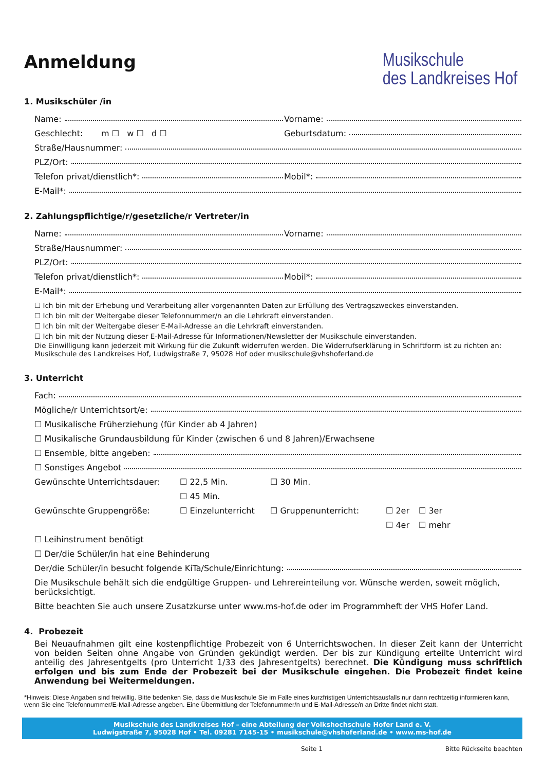Anmeldung
Musikschule
des Landkreises Hof
1. Musikschüler /in
Name:
Vorname:
Geschlecht: m ☐ w ☐ d ☐
Geburtsdatum:
Straße/Hausnummer:
PLZ/Ort:
Telefon privat/dienstlich*:
Mobil*:
E-Mail*:
2. Zahlungspflichtige/r/gesetzliche/r Vertreter/in
Name:
Vorname:
Straße/Hausnummer:
PLZ/Ort:
Telefon privat/dienstlich*:
Mobil*:
E-Mail*:
☐ Ich bin mit der Erhebung und Verarbeitung aller vorgenannten Daten zur Erfüllung des Vertragszweckes einverstanden.
☐ Ich bin mit der Weitergabe dieser Telefonnummer/n an die Lehrkraft einverstanden.
☐ Ich bin mit der Weitergabe dieser E-Mail-Adresse an die Lehrkraft einverstanden.
☐ Ich bin mit der Nutzung dieser E-Mail-Adresse für Informationen/Newsletter der Musikschule einverstanden.
Die Einwilligung kann jederzeit mit Wirkung für die Zukunft widerrufen werden. Die Widerrufserklärung in Schriftform ist zu richten an: Musikschule des Landkreises Hof, Ludwigstraße 7, 95028 Hof oder musikschule@vhshoferland.de
3. Unterricht
Fach:
Mögliche/r Unterrichtsort/e:
☐ Musikalische Früherziehung (für Kinder ab 4 Jahren)
☐ Musikalische Grundausbildung für Kinder (zwischen 6 und 8 Jahren)/Erwachsene
☐ Ensemble, bitte angeben:
☐ Sonstiges Angebot
Gewünschte Unterrichtsdauer: ☐ 22,5 Min. ☐ 30 Min.
☐ 45 Min.
Gewünschte Gruppengröße: ☐ Einzelunterricht ☐ Gruppenunterricht: ☐ 2er ☐ 3er
☐ 4er ☐ mehr
☐ Leihinstrument benötigt
☐ Der/die Schüler/in hat eine Behinderung
Der/die Schüler/in besucht folgende KiTa/Schule/Einrichtung:
Die Musikschule behält sich die endgültige Gruppen- und Lehrereinteilung vor. Wünsche werden, soweit möglich, berücksichtigt.
Bitte beachten Sie auch unsere Zusatzkurse unter www.ms-hof.de oder im Programmheft der VHS Hofer Land.
4. Probezeit
Bei Neuaufnahmen gilt eine kostenpflichtige Probezeit von 6 Unterrichtswochen. In dieser Zeit kann der Unterricht von beiden Seiten ohne Angabe von Gründen gekündigt werden. Der bis zur Kündigung erteilte Unterricht wird anteilig des Jahresentgelts (pro Unterricht 1/33 des Jahresentgelts) berechnet. Die Kündigung muss schriftlich erfolgen und bis zum Ende der Probezeit bei der Musikschule eingehen. Die Probezeit findet keine Anwendung bei Weitermeldungen.
*Hinweis: Diese Angaben sind freiwillig. Bitte bedenken Sie, dass die Musikschule Sie im Falle eines kurzfristigen Unterrichtsausfalls nur dann rechtzeitig informieren kann, wenn Sie eine Telefonnummer/E-Mail-Adresse angeben. Eine Übermittlung der Telefonnummer/n und E-Mail-Adresse/n an Dritte findet nicht statt.
Musikschule des Landkreises Hof – eine Abteilung der Volkshochschule Hofer Land e. V.
Ludwigstraße 7, 95028 Hof • Tel. 09281 7145-15 • musikschule@vhshoferland.de • www.ms-hof.de
Seite 1 Bitte Rückseite beachten